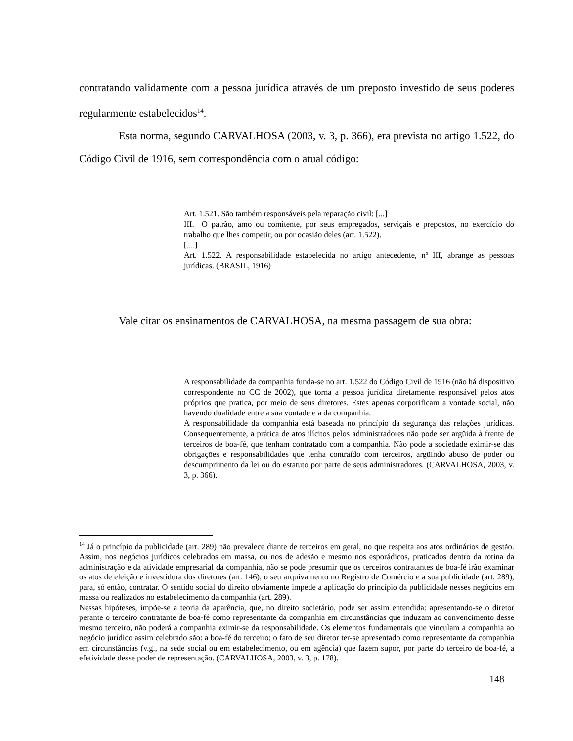contratando validamente com a pessoa jurídica através de um preposto investido de seus poderes regularmente estabelecidos<sup>14</sup>.
Esta norma, segundo CARVALHOSA (2003, v. 3, p. 366), era prevista no artigo 1.522, do Código Civil de 1916, sem correspondência com o atual código:
Art. 1.521. São também responsáveis pela reparação civil: [...]
III. O patrão, amo ou comitente, por seus empregados, serviçais e prepostos, no exercício do trabalho que lhes competir, ou por ocasião deles (art. 1.522).
[....]
Art. 1.522. A responsabilidade estabelecida no artigo antecedente, nº III, abrange as pessoas jurídicas. (BRASIL, 1916)
Vale citar os ensinamentos de CARVALHOSA, na mesma passagem de sua obra:
A responsabilidade da companhia funda-se no art. 1.522 do Código Civil de 1916 (não há dispositivo correspondente no CC de 2002), que torna a pessoa jurídica diretamente responsável pelos atos próprios que pratica, por meio de seus diretores. Estes apenas corporificam a vontade social, não havendo dualidade entre a sua vontade e a da companhia.
A responsabilidade da companhia está baseada no princípio da segurança das relações jurídicas. Consequentemente, a prática de atos ilícitos pelos administradores não pode ser argüida à frente de terceiros de boa-fé, que tenham contratado com a companhia. Não pode a sociedade eximir-se das obrigações e responsabilidades que tenha contraído com terceiros, argüindo abuso de poder ou descumprimento da lei ou do estatuto por parte de seus administradores. (CARVALHOSA, 2003, v. 3, p. 366).
<sup>14</sup> Já o princípio da publicidade (art. 289) não prevalece diante de terceiros em geral, no que respeita aos atos ordinários de gestão. Assim, nos negócios jurídicos celebrados em massa, ou nos de adesão e mesmo nos esporádicos, praticados dentro da rotina da administração e da atividade empresarial da companhia, não se pode presumir que os terceiros contratantes de boa-fé irão examinar os atos de eleição e investidura dos diretores (art. 146), o seu arquivamento no Registro de Comércio e a sua publicidade (art. 289), para, só então, contratar. O sentido social do direito obviamente impede a aplicação do princípio da publicidade nesses negócios em massa ou realizados no estabelecimento da companhia (art. 289).
Nessas hipóteses, impõe-se a teoria da aparência, que, no direito societário, pode ser assim entendida: apresentando-se o diretor perante o terceiro contratante de boa-fé como representante da companhia em circunstâncias que induzam ao convencimento desse mesmo terceiro, não poderá a companhia eximir-se da responsabilidade. Os elementos fundamentais que vinculam a companhia ao negócio jurídico assim celebrado são: a boa-fé do terceiro; o fato de seu diretor ter-se apresentado como representante da companhia em circunstâncias (v.g., na sede social ou em estabelecimento, ou em agência) que fazem supor, por parte do terceiro de boa-fé, a efetividade desse poder de representação. (CARVALHOSA, 2003, v. 3, p. 178).
148